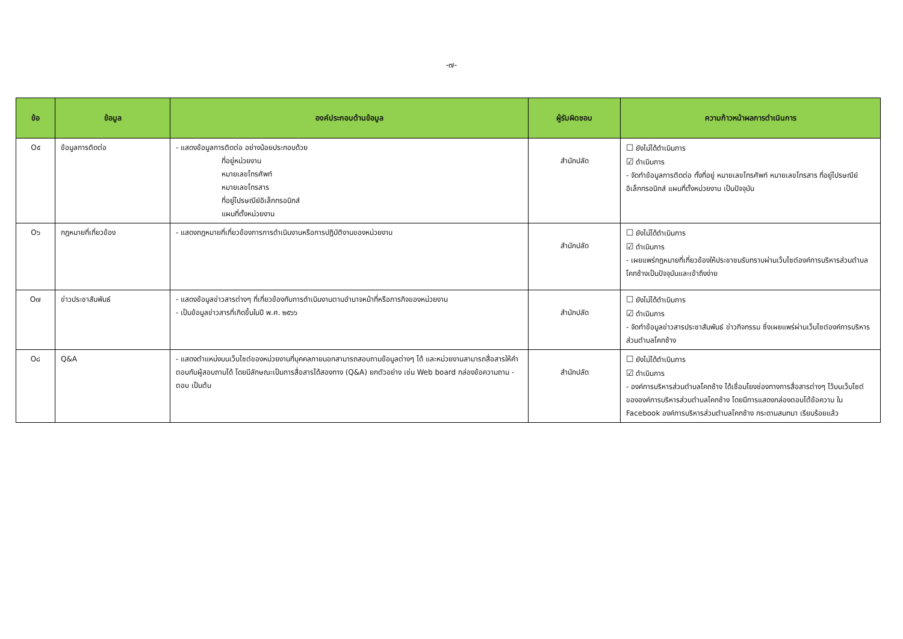-๗-
| ข้อ | ข้อมูล | องค์ประกอบด้านข้อมูล | ผู้รับผิดชอบ | ความก้าวหน้าผลการดำเนินการ |
| --- | --- | --- | --- | --- |
| O๕ | ข้อมูลการติดต่อ | - แสดงข้อมูลการติดต่อ อย่างน้อยประกอบด้วย ที่อยู่หน่วยงาน หมายเลขโทรศัพท์ หมายเลขโทรสาร ที่อยู่ไปรษณีย์อิเล็กทรอนิกส์ แผนที่ตั้งหน่วยงาน | สำนักปลัด | ☐ ยังไม่ได้ดำเนินการ ☑ ดำเนินการ - จัดทำข้อมูลการติดต่อ ทั้งที่อยู่ หมายเลขโทรศัพท์ หมายเลขโทรสาร ที่อยู่ไปรษณีย์อิเล็กทรอนิกส์ แผนที่ตั้งหน่วยงาน เป็นปัจจุบัน |
| O๖ | กฎหมายที่เกี่ยวข้อง | - แสดงกฎหมายที่เกี่ยวข้องการการดำเนินงานหรือการปฏิบัติงานของหน่วยงาน | สำนักปลัด | ☐ ยังไม่ได้ดำเนินการ ☑ ดำเนินการ - เผยแพร่กฎหมายที่เกี่ยวข้องให้ประชาชนรับทราบผ่านเว็บไซต์องค์การบริหารส่วนตำบลโคกช้างเป็นปัจจุบันและเข้าถึงง่าย |
| O๗ | ข่าวประชาสัมพันธ์ | - แสดงข้อมูลข่าวสารต่างๆ ที่เกี่ยวข้องกับการดำเนินงานตามอำนาจหน้าที่หรือภารกิจของหน่วยงาน - เป็นข้อมูลข่าวสารที่เกิดขึ้นในปี พ.ศ. ๒๕๖๖ | สำนักปลัด | ☐ ยังไม่ได้ดำเนินการ ☑ ดำเนินการ - จัดทำข้อมูลข่าวสารประชาสัมพันธ์ ข่าวกิจกรรม ซึ่งเผยแพร่ผ่านเว็บไซต์องค์การบริหารส่วนตำบลโคกช้าง |
| O๘ | Q&A | - แสดงตำแหน่งบนเว็บไซต์ของหน่วยงานที่บุคคลภายนอกสามารถสอบถามข้อมูลต่างๆ ได้ และหน่วยงานสามารถสื่อสารให้คำตอบกับผู้สอบถามได้ โดยมีลักษณะเป็นการสื่อสารได้สองทาง (Q&A) ยกตัวอย่าง เช่น Web board กล่องข้อความถาม - ตอบ เป็นต้น | สำนักปลัด | ☐ ยังไม่ได้ดำเนินการ ☑ ดำเนินการ - องค์การบริหารส่วนตำบลโคกช้าง ได้เชื่อมโยงช่องทางการสื่อสารต่างๆ ไว้บนเว็บไซต์ขององค์การบริหารส่วนตำบลโคกช้าง โดยมีการแสดงกล่องตอบโต้ข้อความ ใน Facebook องค์การบริหารส่วนตำบลโคกช้าง กระดานสนทนา เรียบร้อยแล้ว |